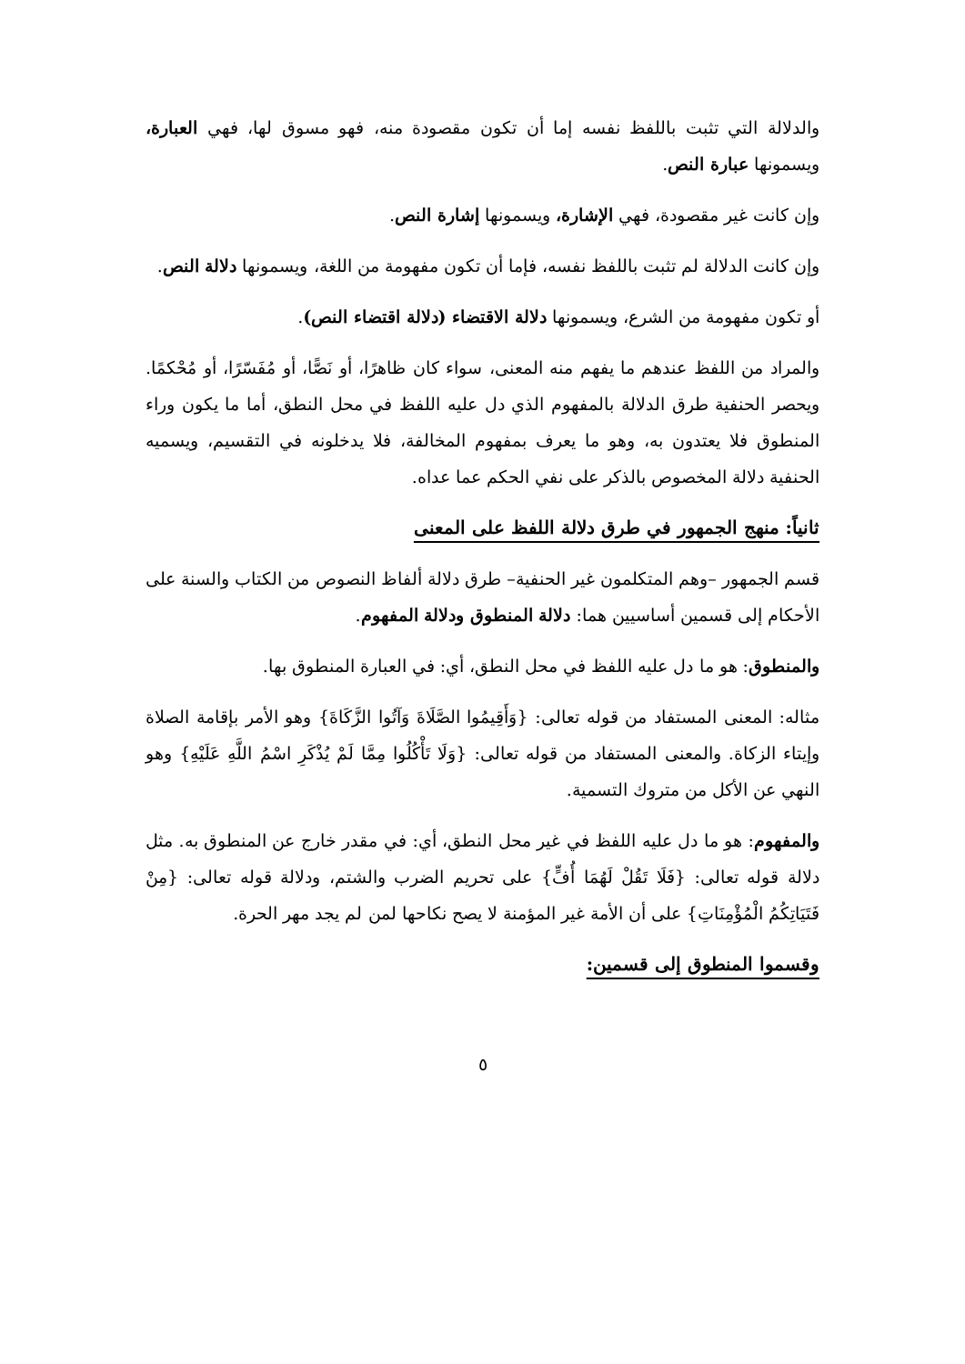والدلالة التي تثبت باللفظ نفسه إما أن تكون مقصودة منه، فهو مسوق لها، فهي العبارة، ويسمونها عبارة النص.
وإن كانت غير مقصودة، فهي الإشارة، ويسمونها إشارة النص.
وإن كانت الدلالة لم تثبت باللفظ نفسه، فإما أن تكون مفهومة من اللغة، ويسمونها دلالة النص.
أو تكون مفهومة من الشرع، ويسمونها دلالة الاقتضاء (دلالة اقتضاء النص).
والمراد من اللفظ عندهم ما يفهم منه المعنى، سواء كان ظاهرًا، أو نَصًّا، أو مُفَسّرًا، أو مُحْكمًا. ويحصر الحنفية طرق الدلالة بالمفهوم الذي دل عليه اللفظ في محل النطق، أما ما يكون وراء المنطوق فلا يعتدون به، وهو ما يعرف بمفهوم المخالفة، فلا يدخلونه في التقسيم، ويسميه الحنفية دلالة المخصوص بالذكر على نفي الحكم عما عداه.
ثانياً: منهج الجمهور في طرق دلالة اللفظ على المعنى
قسم الجمهور –وهم المتكلمون غير الحنفية– طرق دلالة ألفاظ النصوص من الكتاب والسنة على الأحكام إلى قسمين أساسيين هما: دلالة المنطوق ودلالة المفهوم.
والمنطوق: هو ما دل عليه اللفظ في محل النطق، أي: في العبارة المنطوق بها.
مثاله: المعنى المستفاد من قوله تعالى: {وَأَقِيمُوا الصَّلَاةَ وَآتُوا الزَّكَاةَ} وهو الأمر بإقامة الصلاة وإيتاء الزكاة. والمعنى المستفاد من قوله تعالى: {وَلَا تَأْكُلُوا مِمَّا لَمْ يُذْكَرِ اسْمُ اللَّهِ عَلَيْهِ} وهو النهي عن الأكل من متروك التسمية.
والمفهوم: هو ما دل عليه اللفظ في غير محل النطق، أي: في مقدر خارج عن المنطوق به. مثل دلالة قوله تعالى: {فَلَا تَقُلْ لَهُمَا أُفٍّ} على تحريم الضرب والشتم، ودلالة قوله تعالى: {مِنْ فَتَيَاتِكُمُ الْمُؤْمِنَاتِ} على أن الأمة غير المؤمنة لا يصح نكاحها لمن لم يجد مهر الحرة.
وقسموا المنطوق إلى قسمين:
٥